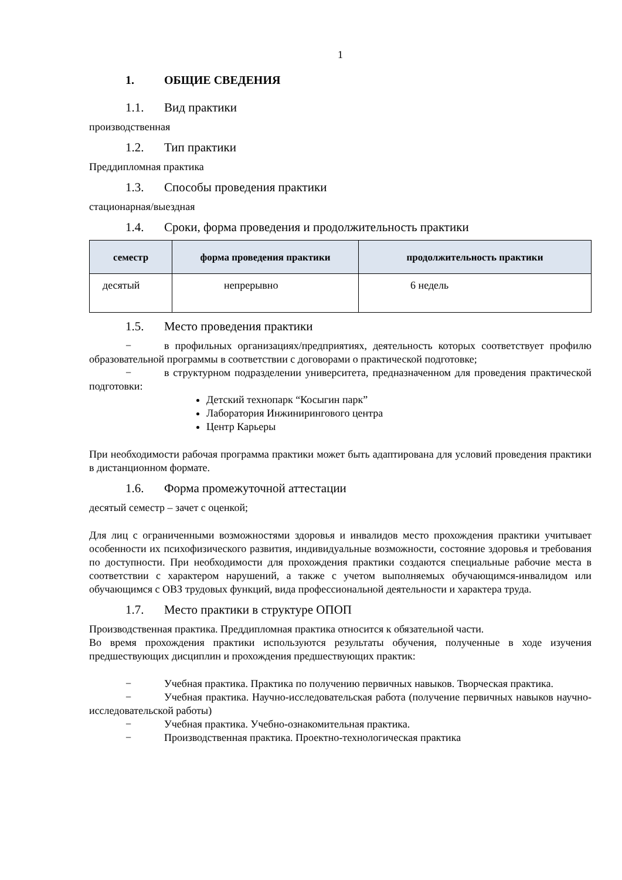1
1. ОБЩИЕ СВЕДЕНИЯ
1.1. Вид практики
производственная
1.2. Тип практики
Преддипломная практика
1.3. Способы проведения практики
стационарная/выездная
1.4. Сроки, форма проведения и продолжительность практики
| семестр | форма проведения практики | продолжительность практики |
| --- | --- | --- |
| десятый | непрерывно | 6 недель |
1.5. Место проведения практики
− в профильных организациях/предприятиях, деятельность которых соответствует профилю образовательной программы в соответствии с договорами о практической подготовке;
− в структурном подразделении университета, предназначенном для проведения практической подготовки:
Детский технопарк “Косыгин парк”
Лаборатория Инжинирингового центра
Центр Карьеры
При необходимости рабочая программа практики может быть адаптирована для условий проведения практики в дистанционном формате.
1.6. Форма промежуточной аттестации
десятый семестр – зачет с оценкой;
Для лиц с ограниченными возможностями здоровья и инвалидов место прохождения практики учитывает особенности их психофизического развития, индивидуальные возможности, состояние здоровья и требования по доступности. При необходимости для прохождения практики создаются специальные рабочие места в соответствии с характером нарушений, а также с учетом выполняемых обучающимся-инвалидом или обучающимся с ОВЗ трудовых функций, вида профессиональной деятельности и характера труда.
1.7. Место практики в структуре ОПОП
Производственная практика. Преддипломная практика относится к обязательной части.
Во время прохождения практики используются результаты обучения, полученные в ходе изучения предшествующих дисциплин и прохождения предшествующих практик:
− Учебная практика. Практика по получению первичных навыков. Творческая практика.
− Учебная практика. Научно-исследовательская работа (получение первичных навыков научно-исследовательской работы)
− Учебная практика. Учебно-ознакомительная практика.
− Производственная практика. Проектно-технологическая практика